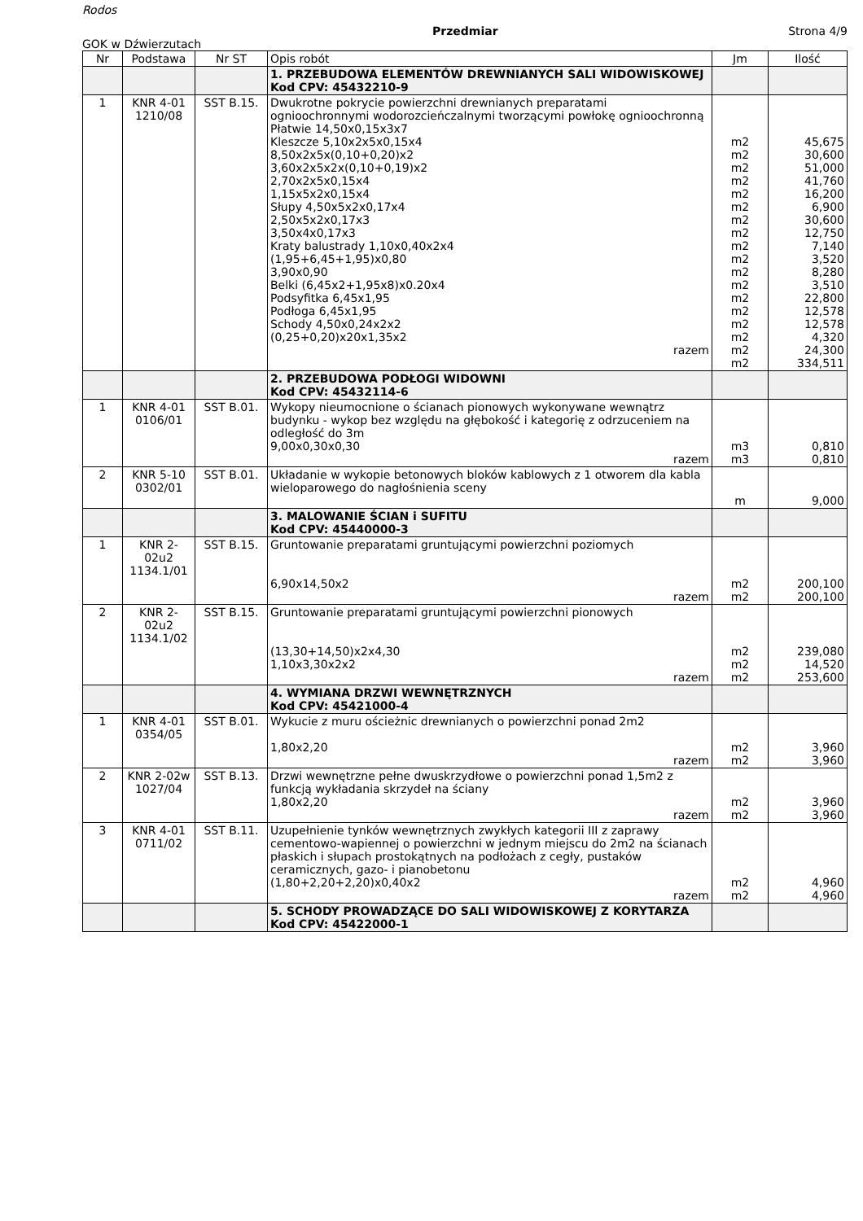Rodos
Przedmiar Strona 4/9
GOK w Dźwierzutach
| Nr | Podstawa | Nr ST | Opis robót | Jm | Ilość |
| --- | --- | --- | --- | --- | --- |
| | | | 1. PRZEBUDOWA ELEMENTÓW DREWNIANYCH SALI WIDOWISKOWEJ Kod CPV: 45432210-9 | | |
| 1 | KNR 4-01 1210/08 | SST B.15. | Dwukrotne pokrycie powierzchni drewnianych preparatami ognioochronnymi wodorozcieńczalnymi tworzącymi powłokę ognioochronną Płatwie 14,50x0,15x3x7 Kleszcze 5,10x2x5x0,15x4 8,50x2x5x(0,10+0,20)x2 3,60x2x5x2x(0,10+0,19)x2 2,70x2x5x0,15x4 1,15x5x2x0,15x4 Słupy 4,50x5x2x0,17x4 2,50x5x2x0,17x3 3,50x4x0,17x3 Kraty balustrady 1,10x0,40x2x4 (1,95+6,45+1,95)x0,80 3,90x0,90 Belki (6,45x2+1,95x8)x0.20x4 Podsyfitka 6,45x1,95 Podłoga 6,45x1,95 Schody 4,50x0,24x2x2 (0,25+0,20)x20x1,35x2 razem | m2 m2 m2 m2 m2 m2 m2 m2 m2 m2 m2 m2 m2 m2 m2 m2 m2 m2 | 45,675 30,600 51,000 41,760 16,200 6,900 30,600 12,750 7,140 3,520 8,280 3,510 22,800 12,578 12,578 4,320 24,300 334,511 |
| | | | 2. PRZEBUDOWA PODŁOGI WIDOWNI Kod CPV: 45432114-6 | | |
| 1 | KNR 4-01 0106/01 | SST B.01. | Wykopy nieumocnione o ścianach pionowych wykonywane wewnątrz budynku - wykop bez względu na głębokość i kategorię z odrzuceniem na odległość do 3m 9,00x0,30x0,30 razem | m3 m3 | 0,810 0,810 |
| 2 | KNR 5-10 0302/01 | SST B.01. | Układanie w wykopie betonowych bloków kablowych z 1 otworem dla kabla wieloparowego do nagłośnienia sceny | m | 9,000 |
| | | | 3. MALOWANIE ŚCIAN i SUFITU Kod CPV: 45440000-3 | | |
| 1 | KNR 2-02u2 1134.1/01 | SST B.15. | Gruntowanie preparatami gruntującymi powierzchni poziomych 6,90x14,50x2 razem | m2 m2 | 200,100 200,100 |
| 2 | KNR 2-02u2 1134.1/02 | SST B.15. | Gruntowanie preparatami gruntującymi powierzchni pionowych (13,30+14,50)x2x4,30 1,10x3,30x2x2 razem | m2 m2 m2 | 239,080 14,520 253,600 |
| | | | 4. WYMIANA DRZWI WEWNĘTRZNYCH Kod CPV: 45421000-4 | | |
| 1 | KNR 4-01 0354/05 | SST B.01. | Wykucie z muru ościeżnic drewnianych o powierzchni ponad 2m2 1,80x2,20 razem | m2 m2 | 3,960 3,960 |
| 2 | KNR 2-02w 1027/04 | SST B.13. | Drzwi wewnętrzne pełne dwuskrzydłowe o powierzchni ponad 1,5m2 z funkcją wykładania skrzydeł na ściany 1,80x2,20 razem | m2 m2 | 3,960 3,960 |
| 3 | KNR 4-01 0711/02 | SST B.11. | Uzupełnienie tynków wewnętrznych zwykłych kategorii III z zaprawy cementowo-wapiennej o powierzchni w jednym miejscu do 2m2 na ścianach płaskich i słupach prostokątnych na podłożach z cegły, pustaków ceramicznych, gazo- i pianobetonu (1,80+2,20+2,20)x0,40x2 razem | m2 m2 | 4,960 4,960 |
| | | | 5. SCHODY PROWADZĄCE DO SALI WIDOWISKOWEJ Z KORYTARZA Kod CPV: 45422000-1 | | |